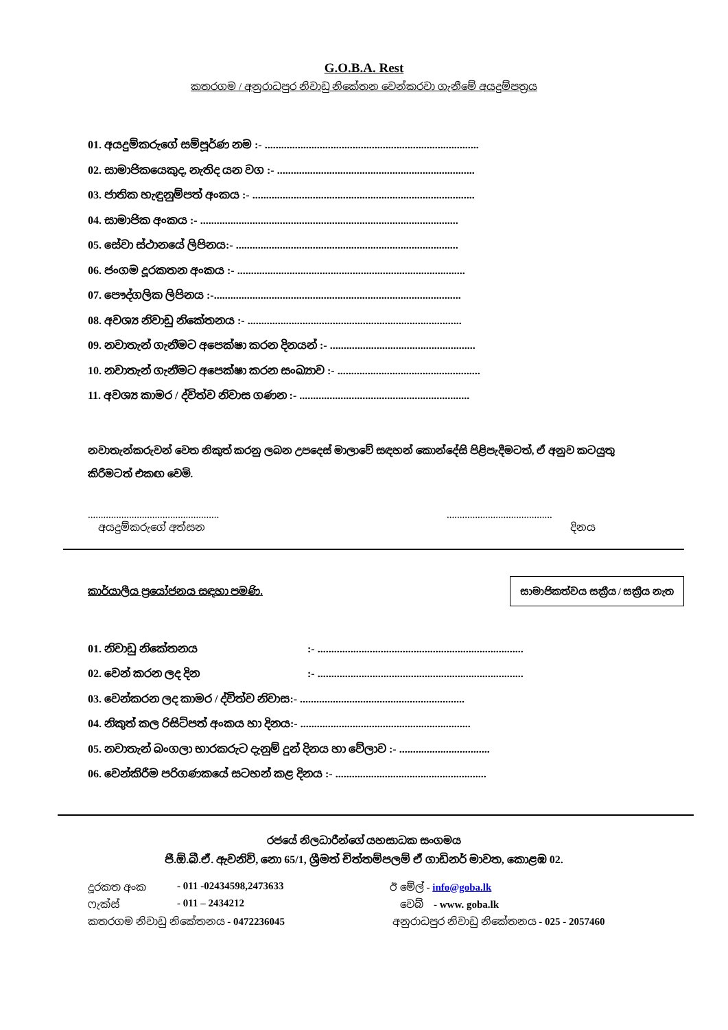G.O.B.A. Rest
කතරගම / අනුරාධපුර නිවාඩු නිකේතන වෙන්කරවා ගැනීමේ අයදුම්පත්‍රය
01. අයදුම්කරුගේ සම්පූර්ණ නම :- ..............................................................................
02. සාමාජිකයෙකුද, නැතිද යන වග :- ........................................................................
03. ජාතික හැඳුනුම්පත් අංකය :- .................................................................................
04. සාමාජික අංකය :- ..............................................................................................
05. සේවා ස්ථානයේ ලිපිනය:- .................................................................................
06. ජංගම දූරකතන අංකය :- ...................................................................................
07. පෞද්ගලික ලිපිනය :-..........................................................................................
08. අවශ්‍ය නිවාඩු නිකේතනය :- ..............................................................................
09. නවාතැන් ගැනීමට අපෙක්ෂා කරන දිනයන් :- .....................................................
10. නවාතැන් ගැනීමට අපෙක්ෂා කරන සංඛ්‍යාව :- ....................................................
11. අවශ්‍ය කාමර / ද්විත්ව නිවාස ගණන :- ..............................................................
නවාතැන්කරුවන් වෙත නිකුත් කරනු ලබන උපදෙස් මාලාවේ සඳහන් කොන්දේසි පිළිපැදීමටත්, ඒ අනුව කටයුතු කිරීමටත් එකඟ වෙමි.
...................................................
අයදුම්කරුගේ අත්සන
.........................................
දිනය
කාර්යාලීය ප්‍රයෝජනය සඳහා පමණි. සාමාජිකත්වය සක්‍රීය / සක්‍රීය නැත
01. නිවාඩු නිකේතනය:- ...........................................................................
02. වෙන් කරන ලද දින:- ...........................................................................
03. වෙන්කරන ලද කාමර / ද්විත්ව නිවාස:- ............................................................
04. නිකුත් කල රිසිට්පත් අංකය හා දිනය:- ..............................................................
05. නවාතැන් බංගලා භාරකරුට දැනුම් දුන් දිනය හා වේලාව :- .................................
06. වෙන්කිරීම පරිගණකයේ සටහන් කළ දිනය :- .......................................................
රජයේ නිලධාරීන්ගේ යහසාධක සංගමය
ජී.ඕ.බී.ඒ. ඇවනිව්, නො 65/1, ශ්‍රීමත් චිත්තම්පලම් ඒ ගාඩිනර් මාවත, කොළඹ 02.
දූරකත අංක - 011 -02434598,2473633 ඊ මේල් - info@goba.lk
ෆැක්ස් - 011 – 2434212 වෙබ් - www. goba.lk
කතරගම නිවාඩු නිකේතනය - 0472236045 අනුරාධපුර නිවාඩු නිකේතනය - 025 - 2057460